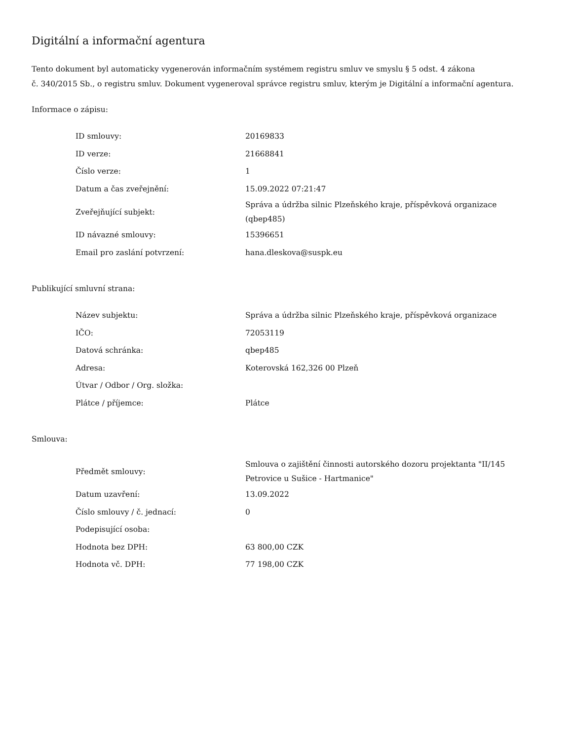Digitální a informační agentura
Tento dokument byl automaticky vygenerován informačním systémem registru smluv ve smyslu § 5 odst. 4 zákona
č. 340/2015 Sb., o registru smluv. Dokument vygeneroval správce registru smluv, kterým je Digitální a informační agentura.
Informace o zápisu:
| ID smlouvy: | 20169833 |
| ID verze: | 21668841 |
| Číslo verze: | 1 |
| Datum a čas zveřejnění: | 15.09.2022 07:21:47 |
| Zveřejňující subjekt: | Správa a údržba silnic Plzeňského kraje, příspěvková organizace (qbep485) |
| ID návazné smlouvy: | 15396651 |
| Email pro zaslání potvrzení: | hana.dleskova@suspk.eu |
Publikující smluvní strana:
| Název subjektu: | Správa a údržba silnic Plzeňského kraje, příspěvková organizace |
| IČO: | 72053119 |
| Datová schránka: | qbep485 |
| Adresa: | Koterovská 162,326 00 Plzeň |
| Útvar / Odbor / Org. složka: | |
| Plátce / příjemce: | Plátce |
Smlouva:
| Předmět smlouvy: | Smlouva o zajištění činnosti autorského dozoru projektanta "II/145 Petrovice u Sušice - Hartmanice" |
| Datum uzavření: | 13.09.2022 |
| Číslo smlouvy / č. jednací: | 0 |
| Podepisující osoba: | |
| Hodnota bez DPH: | 63 800,00 CZK |
| Hodnota vč. DPH: | 77 198,00 CZK |